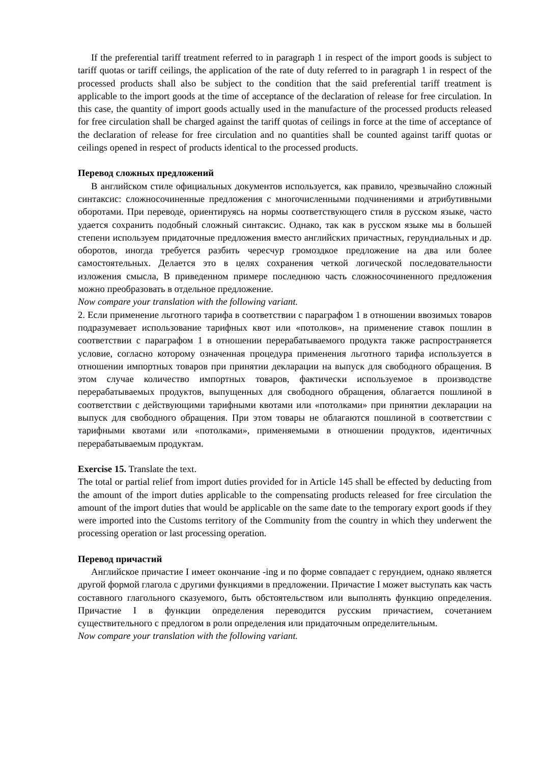If the preferential tariff treatment referred to in paragraph 1 in respect of the import goods is subject to tariff quotas or tariff ceilings, the application of the rate of duty referred to in paragraph 1 in respect of the processed products shall also be subject to the condition that the said preferential tariff treatment is applicable to the import goods at the time of acceptance of the declaration of release for free circulation. In this case, the quantity of import goods actually used in the manufacture of the processed products released for free circulation shall be charged against the tariff quotas of ceilings in force at the time of acceptance of the declaration of release for free circulation and no quantities shall be counted against tariff quotas or ceilings opened in respect of products identical to the processed products.
Перевод сложных предложений
В английском стиле официальных документов используется, как правило, чрезвычайно сложный синтаксис: сложносочиненные предложения с многочисленными подчинениями и атрибутивными оборотами. При переводе, ориентируясь на нормы соответствующего стиля в русском языке, часто удается сохранить подобный сложный синтаксис. Однако, так как в русском языке мы в большей степени используем придаточные предложения вместо английских причастных, герундиальных и др. оборотов, иногда требуется разбить чересчур громоздкое предложение на два или более самостоятельных. Делается это в целях сохранения четкой логической последовательности изложения смысла, В приведенном примере последнюю часть сложносочиненного предложения можно преобразовать в отдельное предложение.
Now compare your translation with the following variant.
2. Если применение льготного тарифа в соответствии с параграфом 1 в отношении ввозимых товаров подразумевает использование тарифных квот или «потолков», на применение ставок пошлин в соответствии с параграфом 1 в отношении перерабатываемого продукта также распространяется условие, согласно которому означенная процедура применения льготного тарифа используется в отношении импортных товаров при принятии декларации на выпуск для свободного обращения. В этом случае количество импортных товаров, фактически используемое в производстве перерабатываемых продуктов, выпущенных для свободного обращения, облагается пошлиной в соответствии с действующими тарифными квотами или «потолками» при принятии декларации на выпуск для свободного обращения. При этом товары не облагаются пошлиной в соответствии с тарифными квотами или «потолками», применяемыми в отношении продуктов, идентичных перерабатываемым продуктам.
Exercise 15. Translate the text.
The total or partial relief from import duties provided for in Article 145 shall be effected by deducting from the amount of the import duties applicable to the compensating products released for free circulation the amount of the import duties that would be applicable on the same date to the temporary export goods if they were imported into the Customs territory of the Community from the country in which they underwent the processing operation or last processing operation.
Перевод причастий
Английское причастие I имеет окончание -ing и по форме совпадает с герундием, однако является другой формой глагола с другими функциями в предложении. Причастие I может выступать как часть составного глагольного сказуемого, быть обстоятельством или выполнять функцию определения. Причастие I в функции определения переводится русским причастием, сочетанием существительного с предлогом в роли определения или придаточным определительным.
Now compare your translation with the following variant.